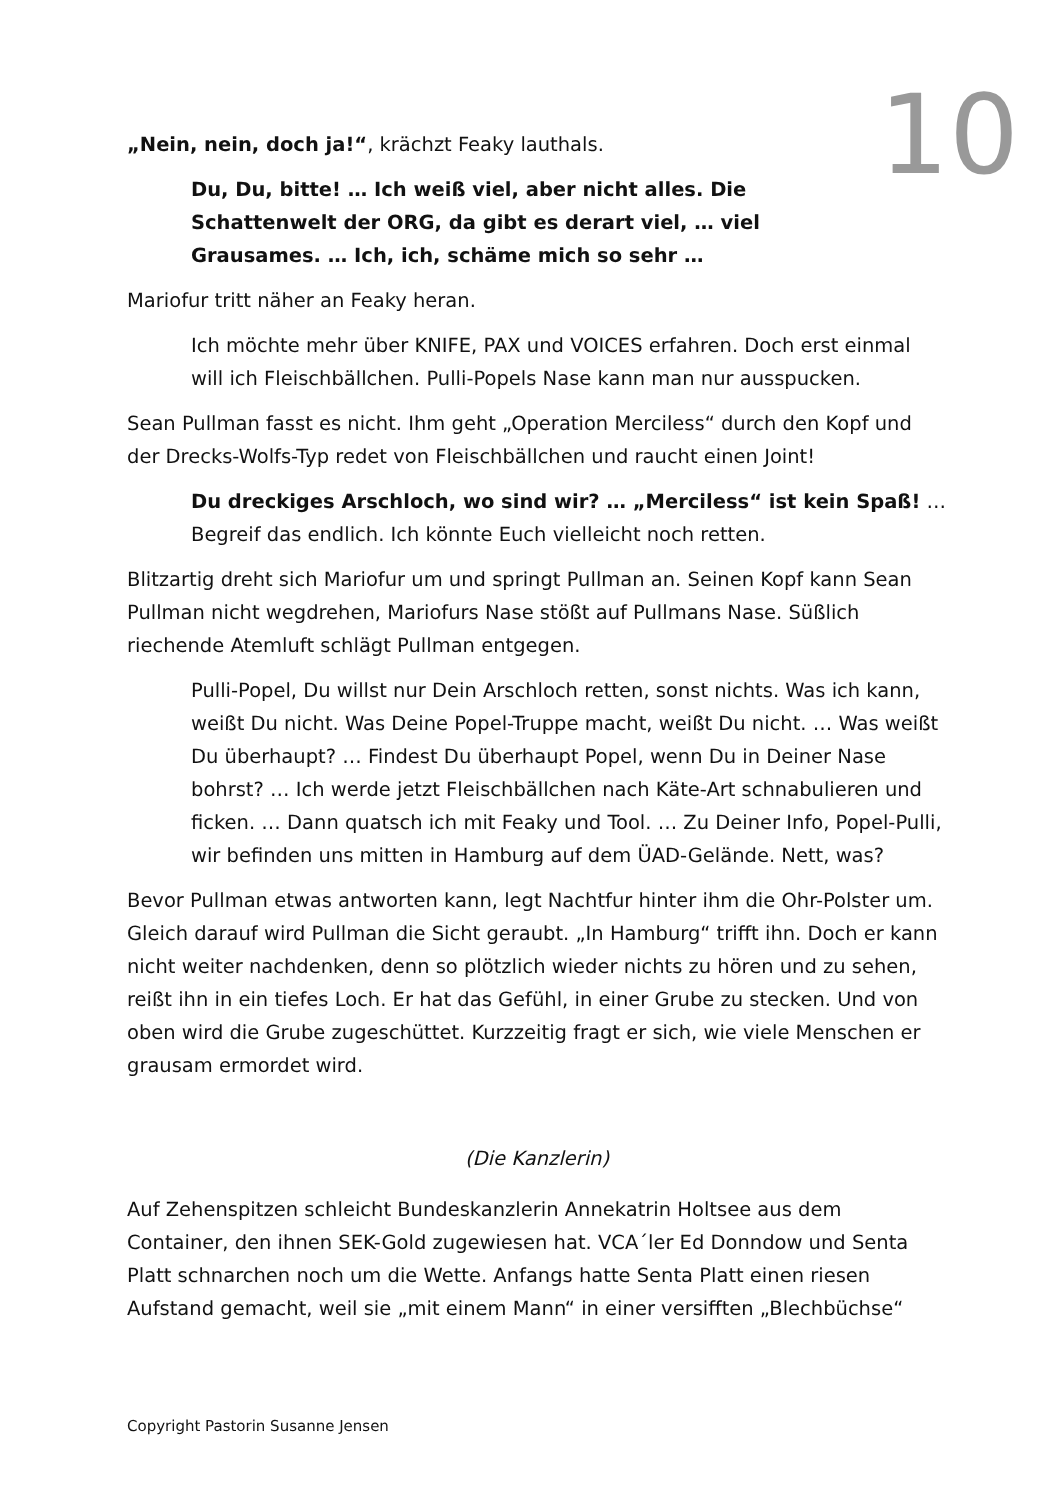10
„Nein, nein, doch ja!“, krächzt Feaky lauthals.
Du, Du, bitte! … Ich weiß viel, aber nicht alles. Die Schattenwelt der ORG, da gibt es derart viel, … viel Grausames. … Ich, ich, schäme mich so sehr …
Mariofur tritt näher an Feaky heran.
Ich möchte mehr über KNIFE, PAX und VOICES erfahren. Doch erst einmal will ich Fleischbällchen. Pulli-Popels Nase kann man nur ausspucken.
Sean Pullman fasst es nicht. Ihm geht „Operation Merciless“ durch den Kopf und der Drecks-Wolfs-Typ redet von Fleischbällchen und raucht einen Joint!
Du dreckiges Arschloch, wo sind wir? … „Merciless“ ist kein Spaß! … Begreif das endlich. Ich könnte Euch vielleicht noch retten.
Blitzartig dreht sich Mariofur um und springt Pullman an. Seinen Kopf kann Sean Pullman nicht wegdrehen, Mariofurs Nase stößt auf Pullmans Nase. Süßlich riechende Atemluft schlägt Pullman entgegen.
Pulli-Popel, Du willst nur Dein Arschloch retten, sonst nichts. Was ich kann, weißt Du nicht. Was Deine Popel-Truppe macht, weißt Du nicht. … Was weißt Du überhaupt? … Findest Du überhaupt Popel, wenn Du in Deiner Nase bohrst? … Ich werde jetzt Fleischbällchen nach Käte-Art schnabulieren und ficken. … Dann quatsch ich mit Feaky und Tool. … Zu Deiner Info, Popel-Pulli, wir befinden uns mitten in Hamburg auf dem ÜAD-Gelände. Nett, was?
Bevor Pullman etwas antworten kann, legt Nachtfur hinter ihm die Ohr-Polster um. Gleich darauf wird Pullman die Sicht geraubt. „In Hamburg“ trifft ihn. Doch er kann nicht weiter nachdenken, denn so plötzlich wieder nichts zu hören und zu sehen, reißt ihn in ein tiefes Loch. Er hat das Gefühl, in einer Grube zu stecken. Und von oben wird die Grube zugeschüttet. Kurzzeitig fragt er sich, wie viele Menschen er grausam ermordet wird.
(Die Kanzlerin)
Auf Zehenspitzen schleicht Bundeskanzlerin Annekatrin Holtsee aus dem Container, den ihnen SEK-Gold zugewiesen hat. VCA´ler Ed Donndow und Senta Platt schnarchen noch um die Wette. Anfangs hatte Senta Platt einen riesen Aufstand gemacht, weil sie „mit einem Mann“ in einer versifften „Blechbüchse“
Copyright Pastorin Susanne Jensen